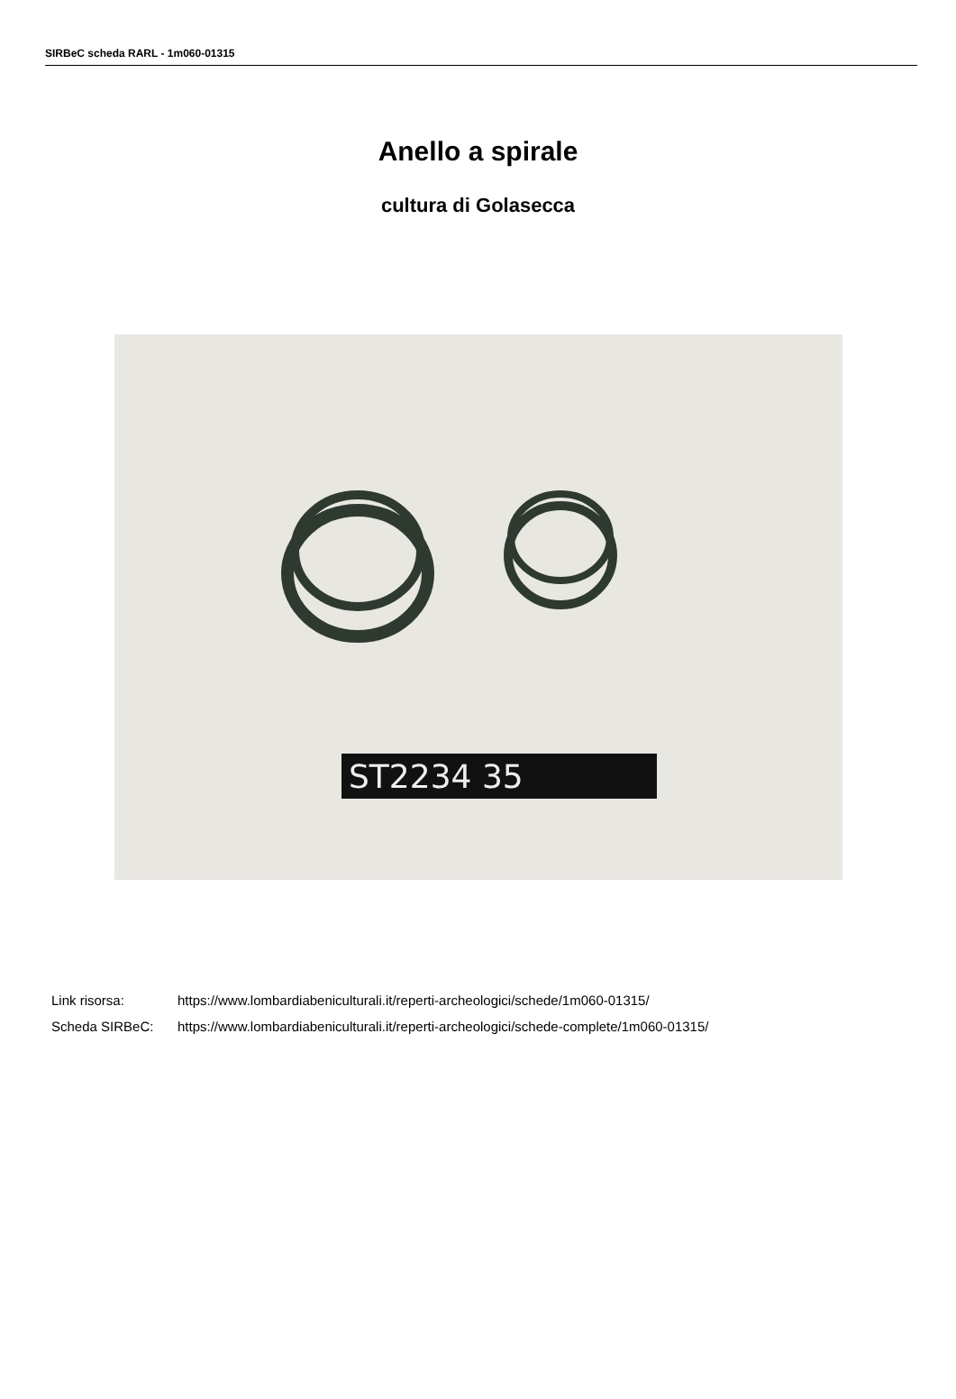SIRBeC scheda RARL - 1m060-01315
Anello a spirale
cultura di Golasecca
ST2234 35
Link risorsa: https://www.lombardiabeniculturali.it/reperti-archeologici/schede/1m060-01315/
Scheda SIRBeC: https://www.lombardiabeniculturali.it/reperti-archeologici/schede-complete/1m060-01315/